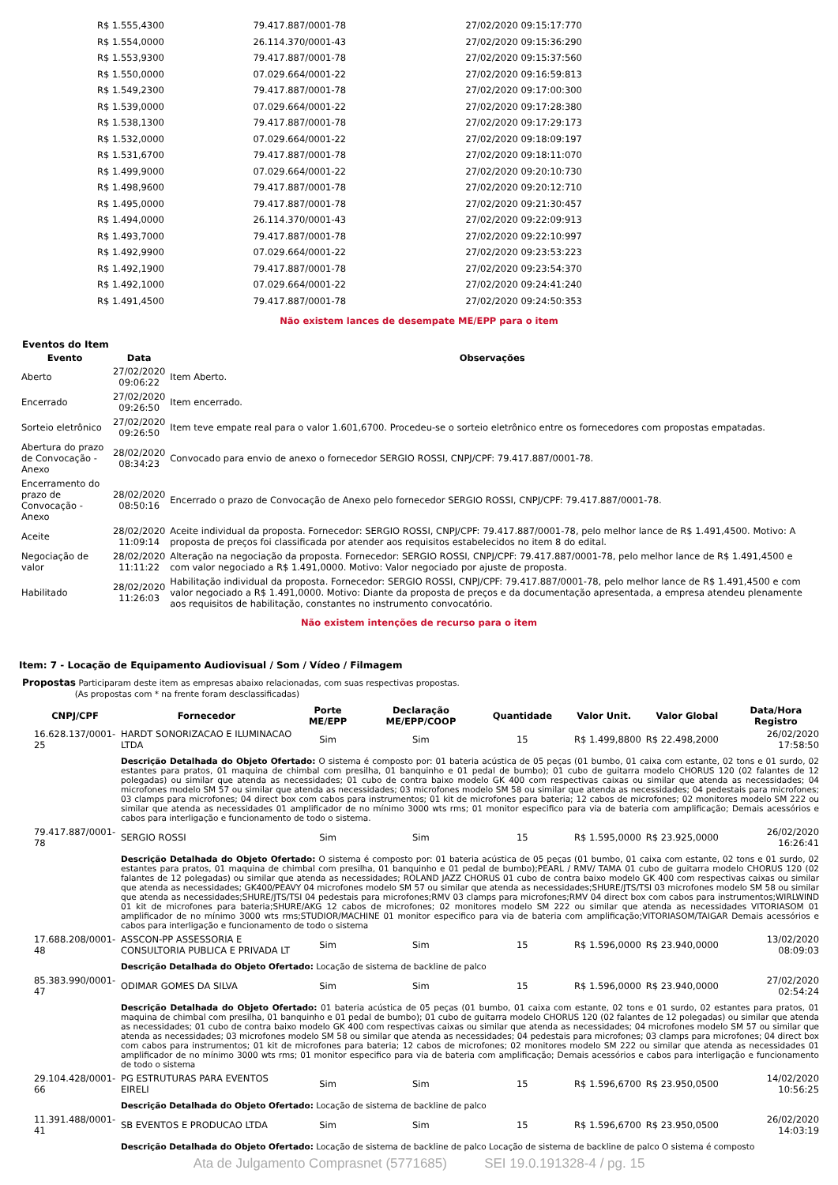| R$ 1.555,4300 | 79.417.887/0001-78 | 27/02/2020 09:15:17:770 |
| R$ 1.554,0000 | 26.114.370/0001-43 | 27/02/2020 09:15:36:290 |
| R$ 1.553,9300 | 79.417.887/0001-78 | 27/02/2020 09:15:37:560 |
| R$ 1.550,0000 | 07.029.664/0001-22 | 27/02/2020 09:16:59:813 |
| R$ 1.549,2300 | 79.417.887/0001-78 | 27/02/2020 09:17:00:300 |
| R$ 1.539,0000 | 07.029.664/0001-22 | 27/02/2020 09:17:28:380 |
| R$ 1.538,1300 | 79.417.887/0001-78 | 27/02/2020 09:17:29:173 |
| R$ 1.532,0000 | 07.029.664/0001-22 | 27/02/2020 09:18:09:197 |
| R$ 1.531,6700 | 79.417.887/0001-78 | 27/02/2020 09:18:11:070 |
| R$ 1.499,9000 | 07.029.664/0001-22 | 27/02/2020 09:20:10:730 |
| R$ 1.498,9600 | 79.417.887/0001-78 | 27/02/2020 09:20:12:710 |
| R$ 1.495,0000 | 79.417.887/0001-78 | 27/02/2020 09:21:30:457 |
| R$ 1.494,0000 | 26.114.370/0001-43 | 27/02/2020 09:22:09:913 |
| R$ 1.493,7000 | 79.417.887/0001-78 | 27/02/2020 09:22:10:997 |
| R$ 1.492,9900 | 07.029.664/0001-22 | 27/02/2020 09:23:53:223 |
| R$ 1.492,1900 | 79.417.887/0001-78 | 27/02/2020 09:23:54:370 |
| R$ 1.492,1000 | 07.029.664/0001-22 | 27/02/2020 09:24:41:240 |
| R$ 1.491,4500 | 79.417.887/0001-78 | 27/02/2020 09:24:50:353 |
Não existem lances de desempate ME/EPP para o item
Eventos do Item
| Evento | Data | Observações |
| --- | --- | --- |
| Aberto | 27/02/2020 09:06:22 | Item Aberto. |
| Encerrado | 27/02/2020 09:26:50 | Item encerrado. |
| Sorteio eletrônico | 27/02/2020 09:26:50 | Item teve empate real para o valor 1.601,6700. Procedeu-se o sorteio eletrônico entre os fornecedores com propostas empatadas. |
| Abertura do prazo de Convocação - Anexo | 28/02/2020 08:34:23 | Convocado para envio de anexo o fornecedor SERGIO ROSSI, CNPJ/CPF: 79.417.887/0001-78. |
| Encerramento do prazo de Convocação - Anexo | 28/02/2020 08:50:16 | Encerrado o prazo de Convocação de Anexo pelo fornecedor SERGIO ROSSI, CNPJ/CPF: 79.417.887/0001-78. |
| Aceite | 28/02/2020 11:09:14 | Aceite individual da proposta. Fornecedor: SERGIO ROSSI, CNPJ/CPF: 79.417.887/0001-78, pelo melhor lance de R$ 1.491,4500. Motivo: A proposta de preços foi classificada por atender aos requisitos estabelecidos no item 8 do edital. |
| Negociação de valor | 28/02/2020 11:11:22 | Alteração na negociação da proposta. Fornecedor: SERGIO ROSSI, CNPJ/CPF: 79.417.887/0001-78, pelo melhor lance de R$ 1.491,4500 e com valor negociado a R$ 1.491,0000. Motivo: Valor negociado por ajuste de proposta. |
| Habilitado | 28/02/2020 11:26:03 | Habilitação individual da proposta. Fornecedor: SERGIO ROSSI, CNPJ/CPF: 79.417.887/0001-78, pelo melhor lance de R$ 1.491,4500 e com valor negociado a R$ 1.491,0000. Motivo: Diante da proposta de preços e da documentação apresentada, a empresa atendeu plenamente aos requisitos de habilitação, constantes no instrumento convocatório. |
Não existem intenções de recurso para o item
Item: 7 - Locação de Equipamento Audiovisual / Som / Vídeo / Filmagem
Propostas Participaram deste item as empresas abaixo relacionadas, com suas respectivas propostas.
(As propostas com * na frente foram desclassificadas)
| CNPJ/CPF | Fornecedor | Porte ME/EPP | Declaração ME/EPP/COOP | Quantidade | Valor Unit. | Valor Global | Data/Hora Registro |
| --- | --- | --- | --- | --- | --- | --- | --- |
| 16.628.137/0001-25 | HARDT SONORIZACAO E ILUMINACAO LTDA | Sim | Sim | 15 | R$ 1.499,8800 | R$ 22.498,2000 | 26/02/2020 17:58:50 |
| | Descrição Detalhada do Objeto Ofertado: O sistema é composto por: 01 bateria acústica de 05 peças (01 bumbo, 01 caixa com estante, 02 tons e 01 surdo, 02 estantes para pratos, 01 maquina de chimbal com presilha, 01 banquinho e 01 pedal de bumbo); 01 cubo de guitarra modelo CHORUS 120 (02 falantes de 12 polegadas) ou similar que atenda as necessidades; 01 cubo de contra baixo modelo GK 400 com respectivas caixas ou similar que atenda as necessidades; 04 microfones modelo SM 57 ou similar que atenda as necessidades; 03 microfones modelo SM 58 ou similar que atenda as necessidades; 04 pedestais para microfones; 03 clamps para microfones; 04 direct box com cabos para instrumentos; 01 kit de microfones para bateria; 12 cabos de microfones; 02 monitores modelo SM 222 ou similar que atenda as necessidades 01 amplificador de no mínimo 3000 wts rms; 01 monitor especifico para via de bateria com amplificação; Demais acessórios e cabos para interligação e funcionamento de todo o sistema. | | | | | | |
| 79.417.887/0001-78 | SERGIO ROSSI | Sim | Sim | 15 | R$ 1.595,0000 | R$ 23.925,0000 | 26/02/2020 16:26:41 |
| | Descrição Detalhada do Objeto Ofertado: O sistema é composto por: 01 bateria acústica de 05 peças (01 bumbo, 01 caixa com estante, 02 tons e 01 surdo, 02 estantes para pratos, 01 maquina de chimbal com presilha, 01 banquinho e 01 pedal de bumbo);PEARL / RMV/ TAMA 01 cubo de guitarra modelo CHORUS 120 (02 falantes de 12 polegadas) ou similar que atenda as necessidades; ROLAND JAZZ CHORUS 01 cubo de contra baixo modelo GK 400 com respectivas caixas ou similar que atenda as necessidades; GK400/PEAVY 04 microfones modelo SM 57 ou similar que atenda as necessidades;SHURE/JTS/TSI 03 microfones modelo SM 58 ou similar que atenda as necessidades;SHURE/JTS/TSI 04 pedestais para microfones;RMV 03 clamps para microfones;RMV 04 direct box com cabos para instrumentos;WIRLWIND 01 kit de microfones para bateria;SHURE/AKG 12 cabos de microfones; 02 monitores modelo SM 222 ou similar que atenda as necessidades VITORIASOM 01 amplificador de no mínimo 3000 wts rms;STUDIOR/MACHINE 01 monitor especifico para via de bateria com amplificação;VITORIASOM/TAIGAR Demais acessórios e cabos para interligação e funcionamento de todo o sistema | | | | | | |
| 17.688.208/0001-48 | ASSCON-PP ASSESSORIA E CONSULTORIA PUBLICA E PRIVADA LT | Sim | Sim | 15 | R$ 1.596,0000 | R$ 23.940,0000 | 13/02/2020 08:09:03 |
| | Descrição Detalhada do Objeto Ofertado: Locação de sistema de backline de palco | | | | | | |
| 85.383.990/0001-47 | ODIMAR GOMES DA SILVA | Sim | Sim | 15 | R$ 1.596,0000 | R$ 23.940,0000 | 27/02/2020 02:54:24 |
| | Descrição Detalhada do Objeto Ofertado: 01 bateria acústica de 05 peças (01 bumbo, 01 caixa com estante, 02 tons e 01 surdo, 02 estantes para pratos, 01 maquina de chimbal com presilha, 01 banquinho e 01 pedal de bumbo); 01 cubo de guitarra modelo CHORUS 120 (02 falantes de 12 polegadas) ou similar que atenda as necessidades; 01 cubo de contra baixo modelo GK 400 com respectivas caixas ou similar que atenda as necessidades; 04 microfones modelo SM 57 ou similar que atenda as necessidades; 03 microfones modelo SM 58 ou similar que atenda as necessidades; 04 pedestais para microfones; 03 clamps para microfones; 04 direct box com cabos para instrumentos; 01 kit de microfones para bateria; 12 cabos de microfones; 02 monitores modelo SM 222 ou similar que atenda as necessidades 01 amplificador de no mínimo 3000 wts rms; 01 monitor especifico para via de bateria com amplificação; Demais acessórios e cabos para interligação e funcionamento de todo o sistema | | | | | | |
| 29.104.428/0001-66 | PG ESTRUTURAS PARA EVENTOS EIRELI | Sim | Sim | 15 | R$ 1.596,6700 | R$ 23.950,0500 | 14/02/2020 10:56:25 |
| | Descrição Detalhada do Objeto Ofertado: Locação de sistema de backline de palco | | | | | | |
| 11.391.488/0001-41 | SB EVENTOS E PRODUCAO LTDA | Sim | Sim | 15 | R$ 1.596,6700 | R$ 23.950,0500 | 26/02/2020 14:03:19 |
| | Descrição Detalhada do Objeto Ofertado: Locação de sistema de backline de palco Locação de sistema de backline de palco O sistema é composto | | | | | | |
Ata de Julgamento Comprasnet (5771685) SEI 19.0.191328-4 / pg. 15